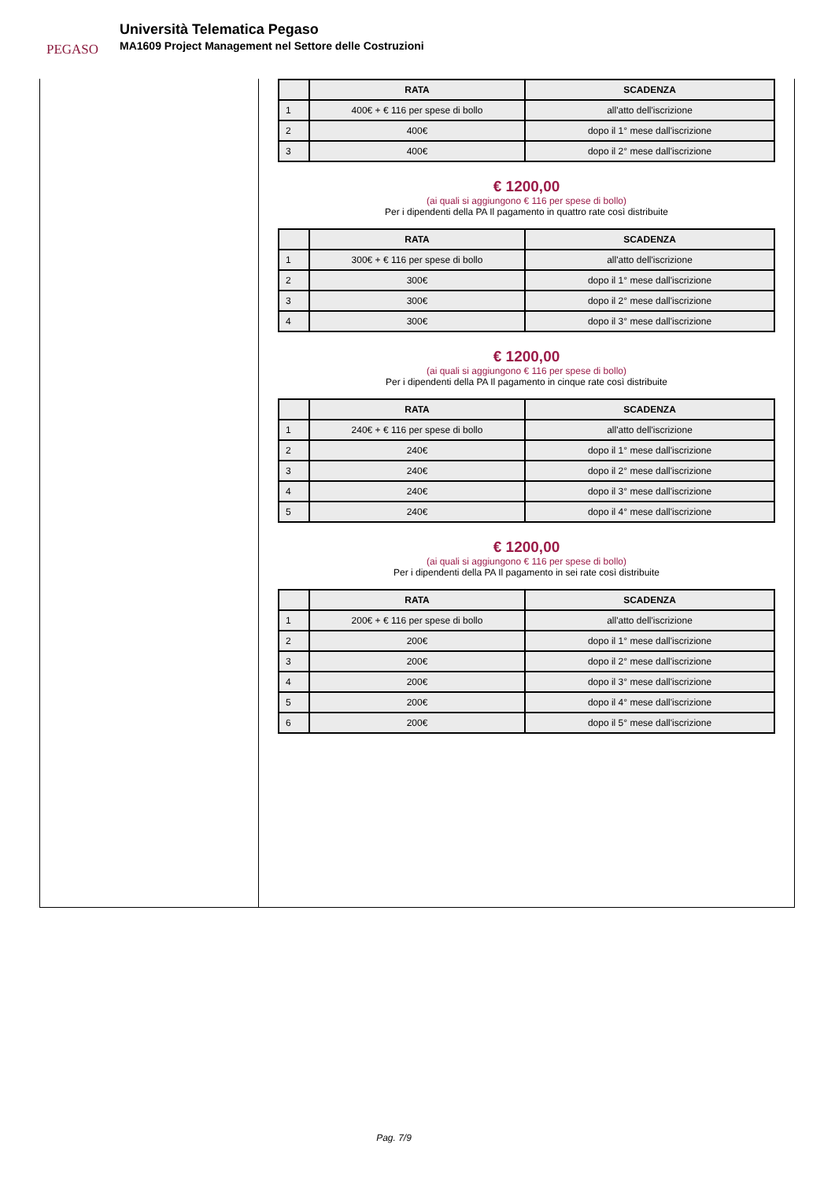PEGASO
Università Telematica Pegaso
MA1609 Project Management nel Settore delle Costruzioni
| | RATA | SCADENZA |
| --- | --- | --- |
| 1 | 400€ + € 116 per spese di bollo | all'atto dell'iscrizione |
| 2 | 400€ | dopo il 1° mese dall'iscrizione |
| 3 | 400€ | dopo il 2° mese dall'iscrizione |
€ 1200,00
(ai quali si aggiungono € 116 per spese di bollo)
Per i dipendenti della PA Il pagamento in quattro rate così distribuite
| | RATA | SCADENZA |
| --- | --- | --- |
| 1 | 300€ + € 116 per spese di bollo | all'atto dell'iscrizione |
| 2 | 300€ | dopo il 1° mese dall'iscrizione |
| 3 | 300€ | dopo il 2° mese dall'iscrizione |
| 4 | 300€ | dopo il 3° mese dall'iscrizione |
€ 1200,00
(ai quali si aggiungono € 116 per spese di bollo)
Per i dipendenti della PA Il pagamento in cinque rate così distribuite
| | RATA | SCADENZA |
| --- | --- | --- |
| 1 | 240€ + € 116 per spese di bollo | all'atto dell'iscrizione |
| 2 | 240€ | dopo il 1° mese dall'iscrizione |
| 3 | 240€ | dopo il 2° mese dall'iscrizione |
| 4 | 240€ | dopo il 3° mese dall'iscrizione |
| 5 | 240€ | dopo il 4° mese dall'iscrizione |
€ 1200,00
(ai quali si aggiungono € 116 per spese di bollo)
Per i dipendenti della PA Il pagamento in sei rate così distribuite
| | RATA | SCADENZA |
| --- | --- | --- |
| 1 | 200€ + € 116 per spese di bollo | all'atto dell'iscrizione |
| 2 | 200€ | dopo il 1° mese dall'iscrizione |
| 3 | 200€ | dopo il 2° mese dall'iscrizione |
| 4 | 200€ | dopo il 3° mese dall'iscrizione |
| 5 | 200€ | dopo il 4° mese dall'iscrizione |
| 6 | 200€ | dopo il 5° mese dall'iscrizione |
Pag. 7/9